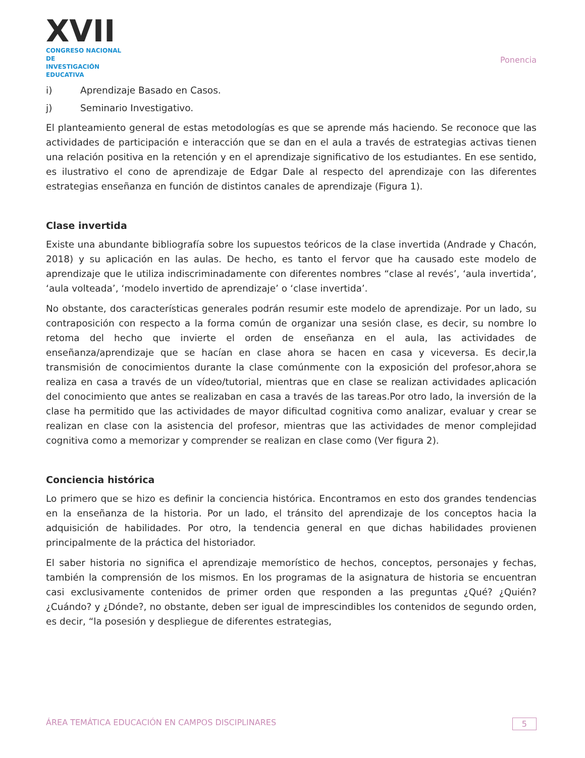XVII
CONGRESO NACIONAL DE
INVESTIGACIÓN EDUCATIVA
Ponencia
i) Aprendizaje Basado en Casos.
j) Seminario Investigativo.
El planteamiento general de estas metodologías es que se aprende más haciendo. Se reconoce que las actividades de participación e interacción que se dan en el aula a través de estrategias activas tienen una relación positiva en la retención y en el aprendizaje significativo de los estudiantes. En ese sentido, es ilustrativo el cono de aprendizaje de Edgar Dale al respecto del aprendizaje con las diferentes estrategias enseñanza en función de distintos canales de aprendizaje (Figura 1).
Clase invertida
Existe una abundante bibliografía sobre los supuestos teóricos de la clase invertida (Andrade y Chacón, 2018) y su aplicación en las aulas. De hecho, es tanto el fervor que ha causado este modelo de aprendizaje que le utiliza indiscriminadamente con diferentes nombres “clase al revés’, ‘aula invertida’, ‘aula volteada’, ‘modelo invertido de aprendizaje’ o ‘clase invertida’.
No obstante, dos características generales podrán resumir este modelo de aprendizaje. Por un lado, su contraposición con respecto a la forma común de organizar una sesión clase, es decir, su nombre lo retoma del hecho que invierte el orden de enseñanza en el aula, las actividades de enseñanza/aprendizaje que se hacían en clase ahora se hacen en casa y viceversa. Es decir,la transmisión de conocimientos durante la clase comúnmente con la exposición del profesor,ahora se realiza en casa a través de un vídeo/tutorial, mientras que en clase se realizan actividades aplicación del conocimiento que antes se realizaban en casa a través de las tareas.Por otro lado, la inversión de la clase ha permitido que las actividades de mayor dificultad cognitiva como analizar, evaluar y crear se realizan en clase con la asistencia del profesor, mientras que las actividades de menor complejidad cognitiva como a memorizar y comprender se realizan en clase como (Ver figura 2).
Conciencia histórica
Lo primero que se hizo es definir la conciencia histórica. Encontramos en esto dos grandes tendencias en la enseñanza de la historia. Por un lado, el tránsito del aprendizaje de los conceptos hacia la adquisición de habilidades. Por otro, la tendencia general en que dichas habilidades provienen principalmente de la práctica del historiador.
El saber historia no significa el aprendizaje memorístico de hechos, conceptos, personajes y fechas, también la comprensión de los mismos. En los programas de la asignatura de historia se encuentran casi exclusivamente contenidos de primer orden que responden a las preguntas ¿Qué? ¿Quién? ¿Cuándo? y ¿Dónde?, no obstante, deben ser igual de imprescindibles los contenidos de segundo orden, es decir, “la posesión y despliegue de diferentes estrategias,
ÁREA TEMÁTICA EDUCACIÓN EN CAMPOS DISCIPLINARES 5